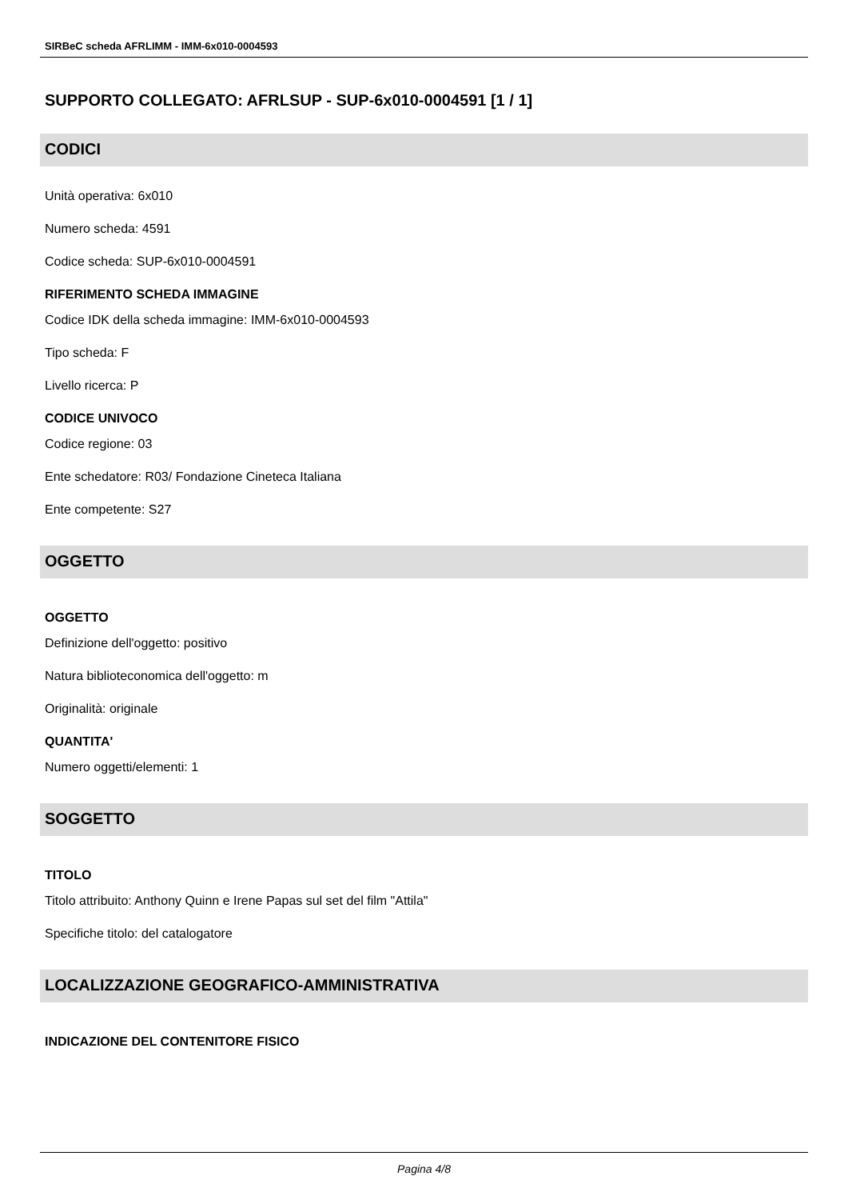SIRBeC scheda AFRLIMM - IMM-6x010-0004593
SUPPORTO COLLEGATO: AFRLSUP - SUP-6x010-0004591 [1 / 1]
CODICI
Unità operativa: 6x010
Numero scheda: 4591
Codice scheda: SUP-6x010-0004591
RIFERIMENTO SCHEDA IMMAGINE
Codice IDK della scheda immagine: IMM-6x010-0004593
Tipo scheda: F
Livello ricerca: P
CODICE UNIVOCO
Codice regione: 03
Ente schedatore: R03/ Fondazione Cineteca Italiana
Ente competente: S27
OGGETTO
OGGETTO
Definizione dell'oggetto: positivo
Natura biblioteconomica dell'oggetto: m
Originalità: originale
QUANTITA'
Numero oggetti/elementi: 1
SOGGETTO
TITOLO
Titolo attribuito: Anthony Quinn e Irene Papas sul set del film "Attila"
Specifiche titolo: del catalogatore
LOCALIZZAZIONE GEOGRAFICO-AMMINISTRATIVA
INDICAZIONE DEL CONTENITORE FISICO
Pagina 4/8